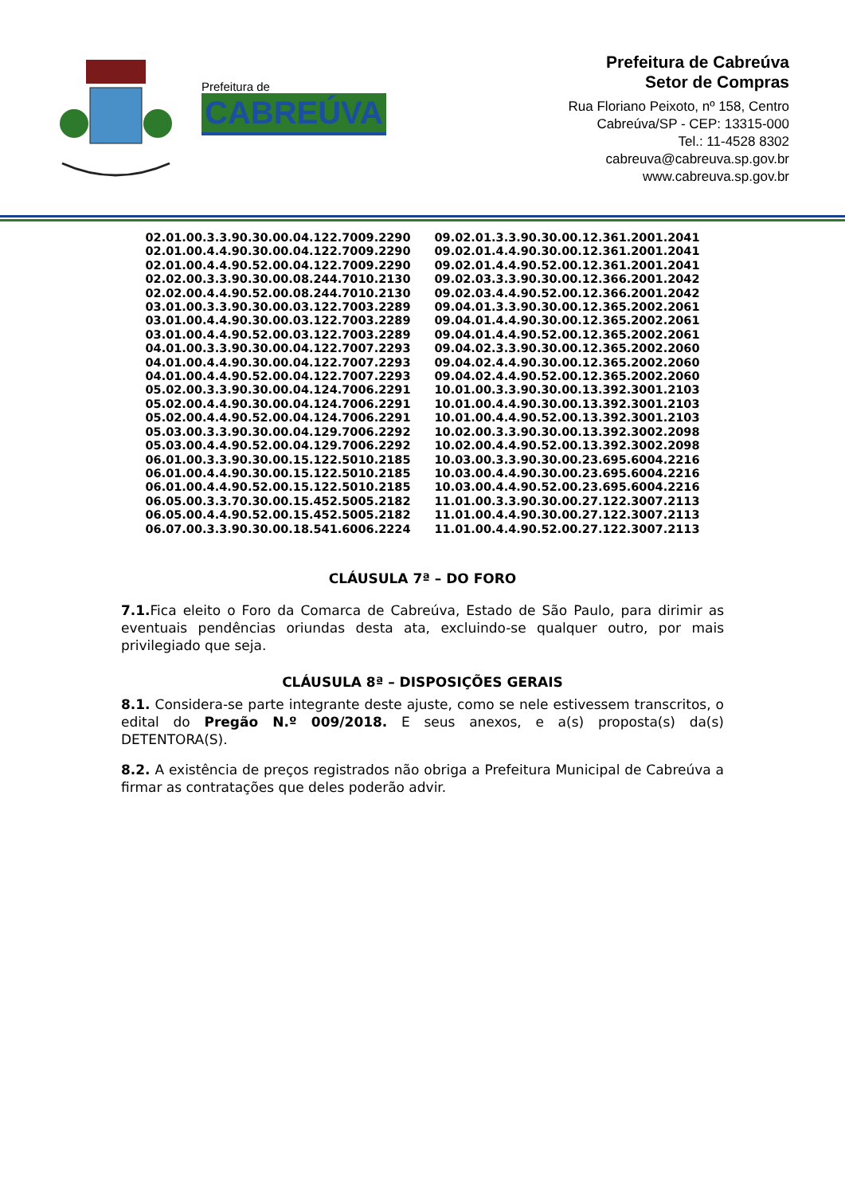Prefeitura de
CABREÚVA
Prefeitura de Cabreúva
Setor de Compras
Rua Floriano Peixoto, nº 158, Centro
Cabreúva/SP - CEP: 13315-000
Tel.: 11-4528 8302
cabreuva@cabreuva.sp.gov.br
www.cabreuva.sp.gov.br
| 02.01.00.3.3.90.30.00.04.122.7009.2290 | 09.02.01.3.3.90.30.00.12.361.2001.2041 |
| 02.01.00.4.4.90.30.00.04.122.7009.2290 | 09.02.01.4.4.90.30.00.12.361.2001.2041 |
| 02.01.00.4.4.90.52.00.04.122.7009.2290 | 09.02.01.4.4.90.52.00.12.361.2001.2041 |
| 02.02.00.3.3.90.30.00.08.244.7010.2130 | 09.02.03.3.3.90.30.00.12.366.2001.2042 |
| 02.02.00.4.4.90.52.00.08.244.7010.2130 | 09.02.03.4.4.90.52.00.12.366.2001.2042 |
| 03.01.00.3.3.90.30.00.03.122.7003.2289 | 09.04.01.3.3.90.30.00.12.365.2002.2061 |
| 03.01.00.4.4.90.30.00.03.122.7003.2289 | 09.04.01.4.4.90.30.00.12.365.2002.2061 |
| 03.01.00.4.4.90.52.00.03.122.7003.2289 | 09.04.01.4.4.90.52.00.12.365.2002.2061 |
| 04.01.00.3.3.90.30.00.04.122.7007.2293 | 09.04.02.3.3.90.30.00.12.365.2002.2060 |
| 04.01.00.4.4.90.30.00.04.122.7007.2293 | 09.04.02.4.4.90.30.00.12.365.2002.2060 |
| 04.01.00.4.4.90.52.00.04.122.7007.2293 | 09.04.02.4.4.90.52.00.12.365.2002.2060 |
| 05.02.00.3.3.90.30.00.04.124.7006.2291 | 10.01.00.3.3.90.30.00.13.392.3001.2103 |
| 05.02.00.4.4.90.30.00.04.124.7006.2291 | 10.01.00.4.4.90.30.00.13.392.3001.2103 |
| 05.02.00.4.4.90.52.00.04.124.7006.2291 | 10.01.00.4.4.90.52.00.13.392.3001.2103 |
| 05.03.00.3.3.90.30.00.04.129.7006.2292 | 10.02.00.3.3.90.30.00.13.392.3002.2098 |
| 05.03.00.4.4.90.52.00.04.129.7006.2292 | 10.02.00.4.4.90.52.00.13.392.3002.2098 |
| 06.01.00.3.3.90.30.00.15.122.5010.2185 | 10.03.00.3.3.90.30.00.23.695.6004.2216 |
| 06.01.00.4.4.90.30.00.15.122.5010.2185 | 10.03.00.4.4.90.30.00.23.695.6004.2216 |
| 06.01.00.4.4.90.52.00.15.122.5010.2185 | 10.03.00.4.4.90.52.00.23.695.6004.2216 |
| 06.05.00.3.3.70.30.00.15.452.5005.2182 | 11.01.00.3.3.90.30.00.27.122.3007.2113 |
| 06.05.00.4.4.90.52.00.15.452.5005.2182 | 11.01.00.4.4.90.30.00.27.122.3007.2113 |
| 06.07.00.3.3.90.30.00.18.541.6006.2224 | 11.01.00.4.4.90.52.00.27.122.3007.2113 |
CLÁUSULA 7ª – DO FORO
7.1. Fica eleito o Foro da Comarca de Cabreúva, Estado de São Paulo, para dirimir as eventuais pendências oriundas desta ata, excluindo-se qualquer outro, por mais privilegiado que seja.
CLÁUSULA 8ª – DISPOSIÇÕES GERAIS
8.1. Considera-se parte integrante deste ajuste, como se nele estivessem transcritos, o edital do Pregão N.º 009/2018. E seus anexos, e a(s) proposta(s) da(s) DETENTORA(S).
8.2. A existência de preços registrados não obriga a Prefeitura Municipal de Cabreúva a firmar as contratações que deles poderão advir.